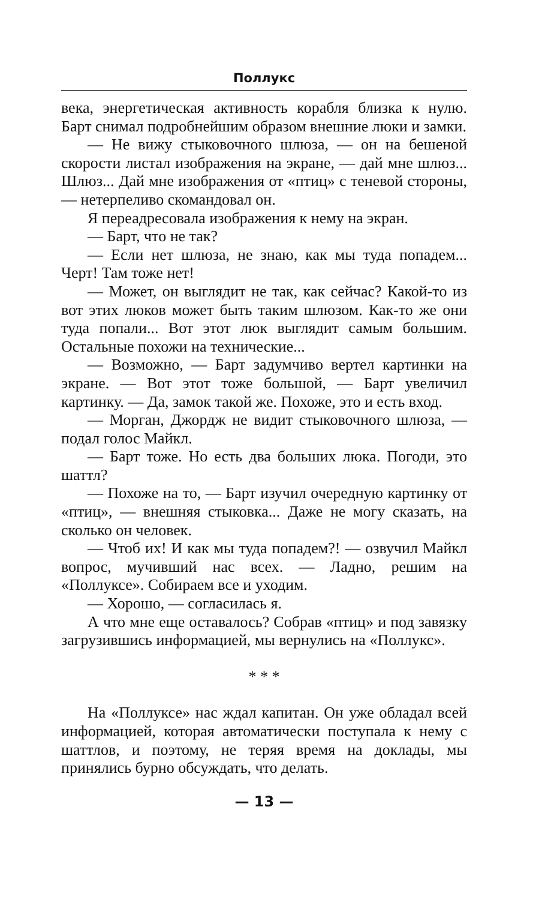Поллукс
века, энергетическая активность корабля близка к нулю. Барт снимал подробнейшим образом внешние люки и замки.
— Не вижу стыковочного шлюза, — он на бешеной скорости листал изображения на экране, — дай мне шлюз... Шлюз... Дай мне изображения от «птиц» с теневой стороны, — нетерпеливо скомандовал он.
Я переадресовала изображения к нему на экран.
— Барт, что не так?
— Если нет шлюза, не знаю, как мы туда попадем... Черт! Там тоже нет!
— Может, он выглядит не так, как сейчас? Какой-то из вот этих люков может быть таким шлюзом. Как-то же они туда попали... Вот этот люк выглядит самым большим. Остальные похожи на технические...
— Возможно, — Барт задумчиво вертел картинки на экране. — Вот этот тоже большой, — Барт увеличил картинку. — Да, замок такой же. Похоже, это и есть вход.
— Морган, Джордж не видит стыковочного шлюза, — подал голос Майкл.
— Барт тоже. Но есть два больших люка. Погоди, это шаттл?
— Похоже на то, — Барт изучил очередную картинку от «птиц», — внешняя стыковка... Даже не могу сказать, на сколько он человек.
— Чтоб их! И как мы туда попадем?! — озвучил Майкл вопрос, мучивший нас всех. — Ладно, решим на «Поллуксе». Собираем все и уходим.
— Хорошо, — согласилась я.
А что мне еще оставалось? Собрав «птиц» и под завязку загрузившись информацией, мы вернулись на «Поллукс».
* * *
На «Поллуксе» нас ждал капитан. Он уже обладал всей информацией, которая автоматически поступала к нему с шаттлов, и поэтому, не теряя время на доклады, мы принялись бурно обсуждать, что делать.
— 13 —